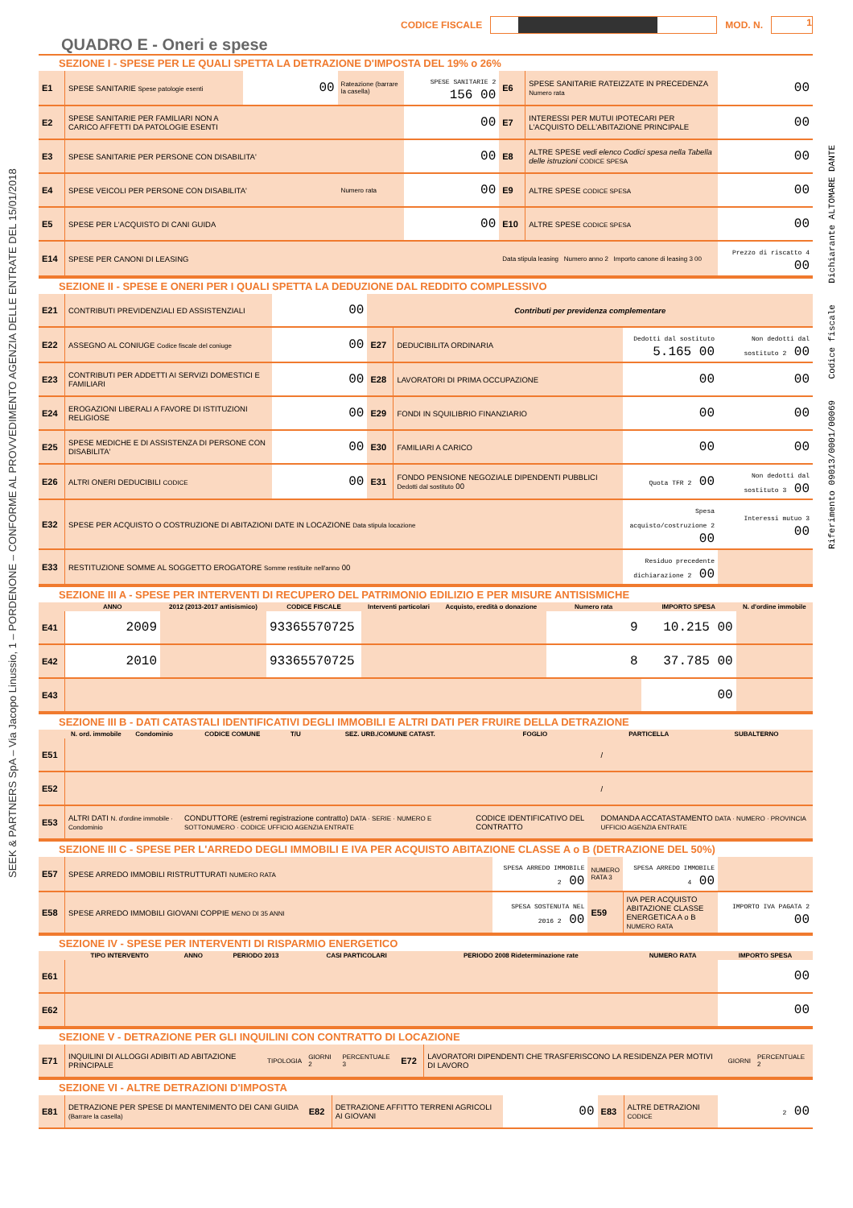SEEK & PARTNERS SpA – Via Jacopo Linussio, 1 – PORDENONE – CONFORME AL PROVVEDIMENTO AGENZIA DELLE ENTRATE DEL 15/01/2018
Riferimento 09013/0001/00069 Codice fiscale Dichiarante ALTOMARE DANTE
CODICE FISCALE
MOD. N.
1
QUADRO E - Oneri e spese
SEZIONE I - SPESE PER LE QUALI SPETTA LA DETRAZIONE D'IMPOSTA DEL 19% o 26%
| E1 | SPESE SANITARIE Spese patologie esenti | 00 | Rateazione (barrare la casella) | SPESE SANITARIE 2 156 00 | E6 | SPESE SANITARIE RATEIZZATE IN PRECEDENZA Numero rata | 00 |
| E2 | SPESE SANITARIE PER FAMILIARI NON A CARICO AFFETTI DA PATOLOGIE ESENTI | | | 00 | E7 | INTERESSI PER MUTUI IPOTECARI PER L'ACQUISTO DELL'ABITAZIONE PRINCIPALE | 00 |
| E3 | SPESE SANITARIE PER PERSONE CON DISABILITA' | | | 00 | E8 | ALTRE SPESE vedi elenco Codici spesa nella Tabella delle istruzioni CODICE SPESA | 00 |
| E4 | SPESE VEICOLI PER PERSONE CON DISABILITA' | | Numero rata | 00 | E9 | ALTRE SPESE CODICE SPESA | 00 |
| E5 | SPESE PER L'ACQUISTO DI CANI GUIDA | | | 00 | E10 | ALTRE SPESE CODICE SPESA | 00 |
| E14 | SPESE PER CANONI DI LEASING | | | | Data stipula leasing Numero anno 2 Importo canone di leasing 3 00 | | Prezzo di riscatto 4 00 |
SEZIONE II - SPESE E ONERI PER I QUALI SPETTA LA DEDUZIONE DAL REDDITO COMPLESSIVO
| E21 | CONTRIBUTI PREVIDENZIALI ED ASSISTENZIALI | 00 | Contributi per previdenza complementare | | | |
| E22 | ASSEGNO AL CONIUGE Codice fiscale del coniuge | 00 | E27 | DEDUCIBILITA ORDINARIA | Dedotti dal sostituto 5.165 00 | Non dedotti dal sostituto 2 00 |
| E23 | CONTRIBUTI PER ADDETTI AI SERVIZI DOMESTICI E FAMILIARI | 00 | E28 | LAVORATORI DI PRIMA OCCUPAZIONE | 00 | 00 |
| E24 | EROGAZIONI LIBERALI A FAVORE DI ISTITUZIONI RELIGIOSE | 00 | E29 | FONDI IN SQUILIBRIO FINANZIARIO | 00 | 00 |
| E25 | SPESE MEDICHE E DI ASSISTENZA DI PERSONE CON DISABILITA' | 00 | E30 | FAMILIARI A CARICO | 00 | 00 |
| E26 | ALTRI ONERI DEDUCIBILI CODICE | 00 | E31 | FONDO PENSIONE NEGOZIALE DIPENDENTI PUBBLICI Dedotti dal sostituto 00 | Quota TFR 2 00 | Non dedotti dal sostituto 3 00 |
| E32 | SPESE PER ACQUISTO O COSTRUZIONE DI ABITAZIONI DATE IN LOCAZIONE Data stipula locazione | | | | Spesa acquisto/costruzione 2 00 | Interessi mutuo 3 00 |
| E33 | RESTITUZIONE SOMME AL SOGGETTO EROGATORE Somme restituite nell'anno 00 | | | | Residuo precedente dichiarazione 2 00 | |
SEZIONE III A - SPESE PER INTERVENTI DI RECUPERO DEL PATRIMONIO EDILIZIO E PER MISURE ANTISISMICHE
| | ANNO | 2012 (2013-2017 antisismico) | CODICE FISCALE | Interventi particolari | Acquisto, eredità o donazione | Numero rata | IMPORTO SPESA | N. d'ordine immobile |
| --- | --- | --- | --- | --- | --- | --- | --- | --- |
| E41 | 2009 | | 93365570725 | | | 9 | 10.215 00 | |
| E42 | 2010 | | 93365570725 | | | 8 | 37.785 00 | |
| E43 | | | | | | | 00 | |
SEZIONE III B - DATI CATASTALI IDENTIFICATIVI DEGLI IMMOBILI E ALTRI DATI PER FRUIRE DELLA DETRAZIONE
| | N. ord. immobile | Condominio | CODICE COMUNE | T/U | SEZ. URB./COMUNE CATAST. | FOGLIO | PARTICELLA | SUBALTERNO |
| --- | --- | --- | --- | --- | --- | --- | --- | --- |
| E51 | | | | | | | / | |
| E52 | | | | | | | / | |
| E53 | ALTRI DATI N. d'ordine immobile · Condominio | | CONDUTTORE (estremi registrazione contratto) DATA · SERIE · NUMERO E SOTTONUMERO · CODICE UFFICIO AGENZIA ENTRATE | | | CODICE IDENTIFICATIVO DEL CONTRATTO | DOMANDA ACCATASTAMENTO DATA · NUMERO · PROVINCIA UFFICIO AGENZIA ENTRATE | |
SEZIONE III C - SPESE PER L'ARREDO DEGLI IMMOBILI E IVA PER ACQUISTO ABITAZIONE CLASSE A o B (DETRAZIONE DEL 50%)
| E57 | SPESE ARREDO IMMOBILI RISTRUTTURATI NUMERO RATA | SPESA ARREDO IMMOBILE 2 00 | NUMERO RATA 3 | SPESA ARREDO IMMOBILE 4 00 | |
| E58 | SPESE ARREDO IMMOBILI GIOVANI COPPIE MENO DI 35 ANNI | SPESA SOSTENUTA NEL 2016 2 00 | E59 | IVA PER ACQUISTO ABITAZIONE CLASSE ENERGETICA A o B NUMERO RATA | IMPORTO IVA PAGATA 2 00 |
SEZIONE IV - SPESE PER INTERVENTI DI RISPARMIO ENERGETICO
| | TIPO INTERVENTO | ANNO | PERIODO 2013 | CASI PARTICOLARI | PERIODO 2008 Rideterminazione rate | NUMERO RATA | IMPORTO SPESA |
| --- | --- | --- | --- | --- | --- | --- | --- |
| E61 | | | | | | | 00 |
| E62 | | | | | | | 00 |
SEZIONE V - DETRAZIONE PER GLI INQUILINI CON CONTRATTO DI LOCAZIONE
| E71 | INQUILINI DI ALLOGGI ADIBITI AD ABITAZIONE PRINCIPALE | TIPOLOGIA | GIORNI 2 | PERCENTUALE 3 | E72 | LAVORATORI DIPENDENTI CHE TRASFERISCONO LA RESIDENZA PER MOTIVI DI LAVORO | GIORNI | PERCENTUALE 2 |
SEZIONE VI - ALTRE DETRAZIONI D'IMPOSTA
| E81 | DETRAZIONE PER SPESE DI MANTENIMENTO DEI CANI GUIDA (Barrare la casella) | E82 | DETRAZIONE AFFITTO TERRENI AGRICOLI AI GIOVANI | 00 | E83 | ALTRE DETRAZIONI CODICE | 2 00 |